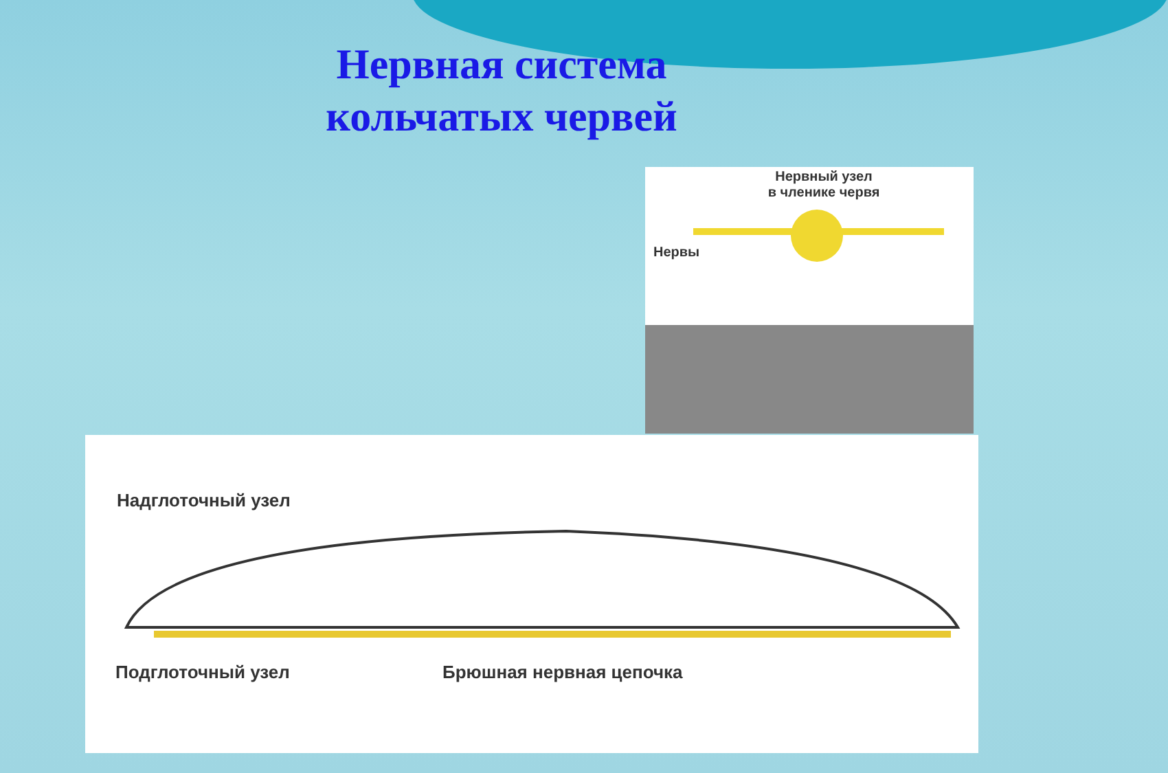Нервная система
кольчатых червей
Нервный узел
в членике червя
Нервы
Надглоточный узел
Подглоточный узел Брюшная нервная цепочка